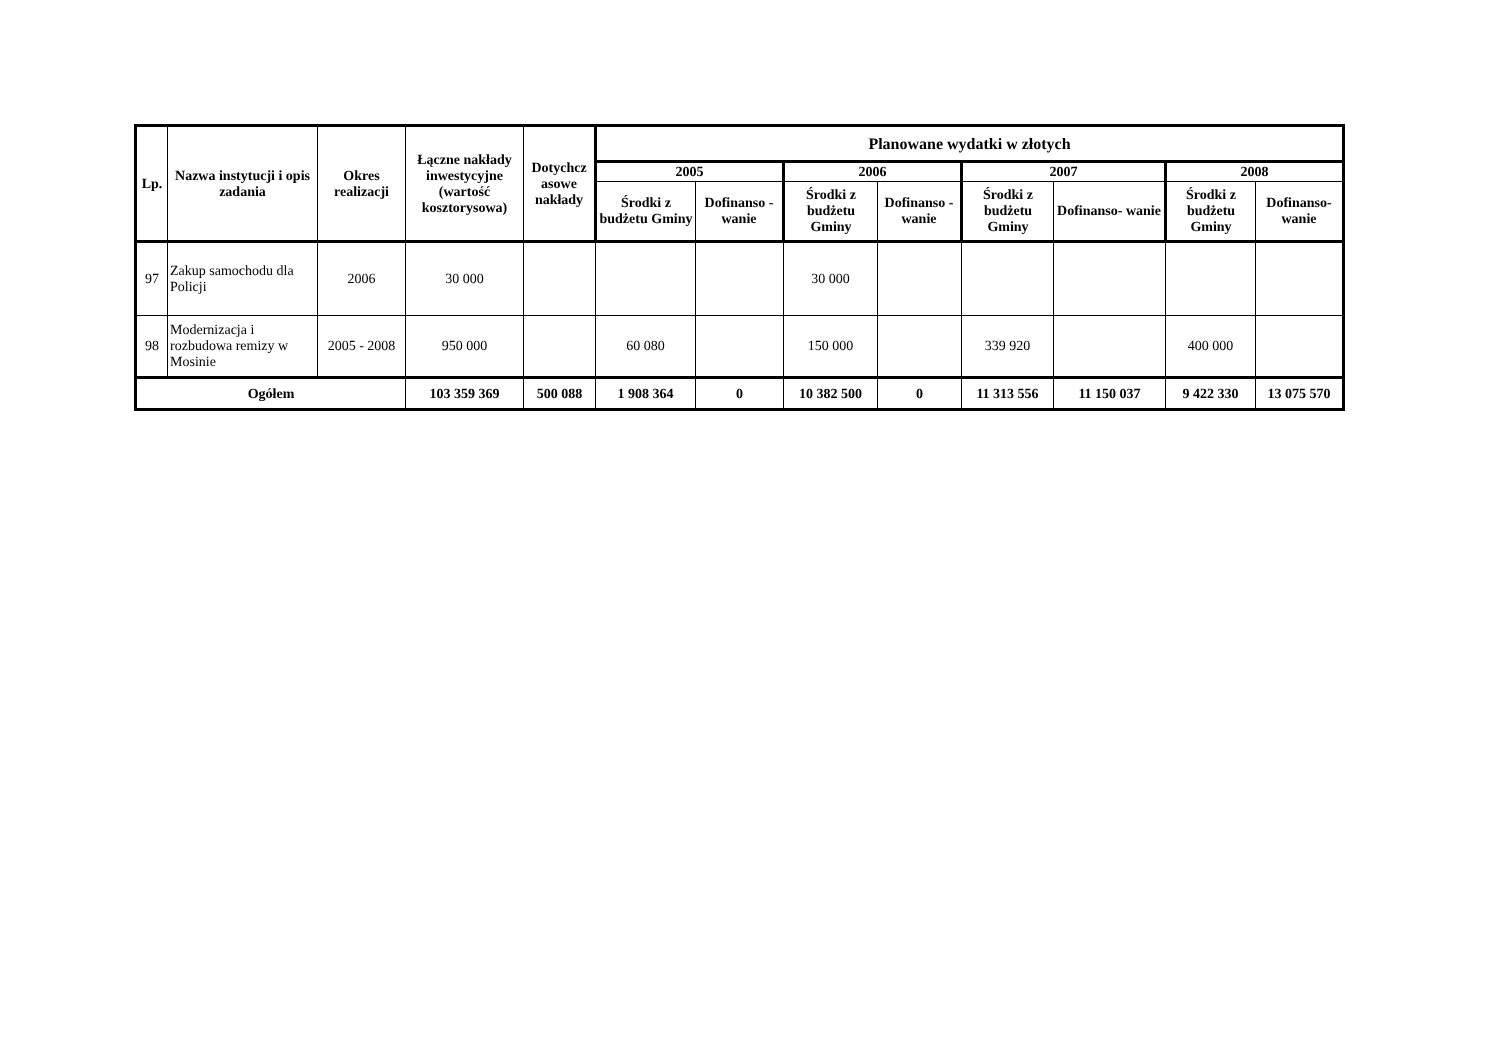| Lp. | Nazwa instytucji i opis zadania | Okres realizacji | Łączne nakłady inwestycyjne (wartość kosztorysowa) | Dotychcz asowe nakłady | Planowane wydatki w złotych | | | | | | | |
| --- | --- | --- | --- | --- | --- | --- | --- | --- | --- | --- | --- | --- |
| | | | | | 2005 | | 2006 | | 2007 | | 2008 | |
| | | | | | Środki z budżetu Gminy | Dofinanso - wanie | Środki z budżetu Gminy | Dofinanso - wanie | Środki z budżetu Gminy | Dofinanso- wanie | Środki z budżetu Gminy | Dofinanso- wanie |
| 97 | Zakup samochodu dla Policji | 2006 | 30 000 | | | | 30 000 | | | | | |
| 98 | Modernizacja i rozbudowa remizy w Mosinie | 2005 - 2008 | 950 000 | | 60 080 | | 150 000 | | 339 920 | | 400 000 | |
| Ogółem | | | 103 359 369 | 500 088 | 1 908 364 | 0 | 10 382 500 | 0 | 11 313 556 | 11 150 037 | 9 422 330 | 13 075 570 |